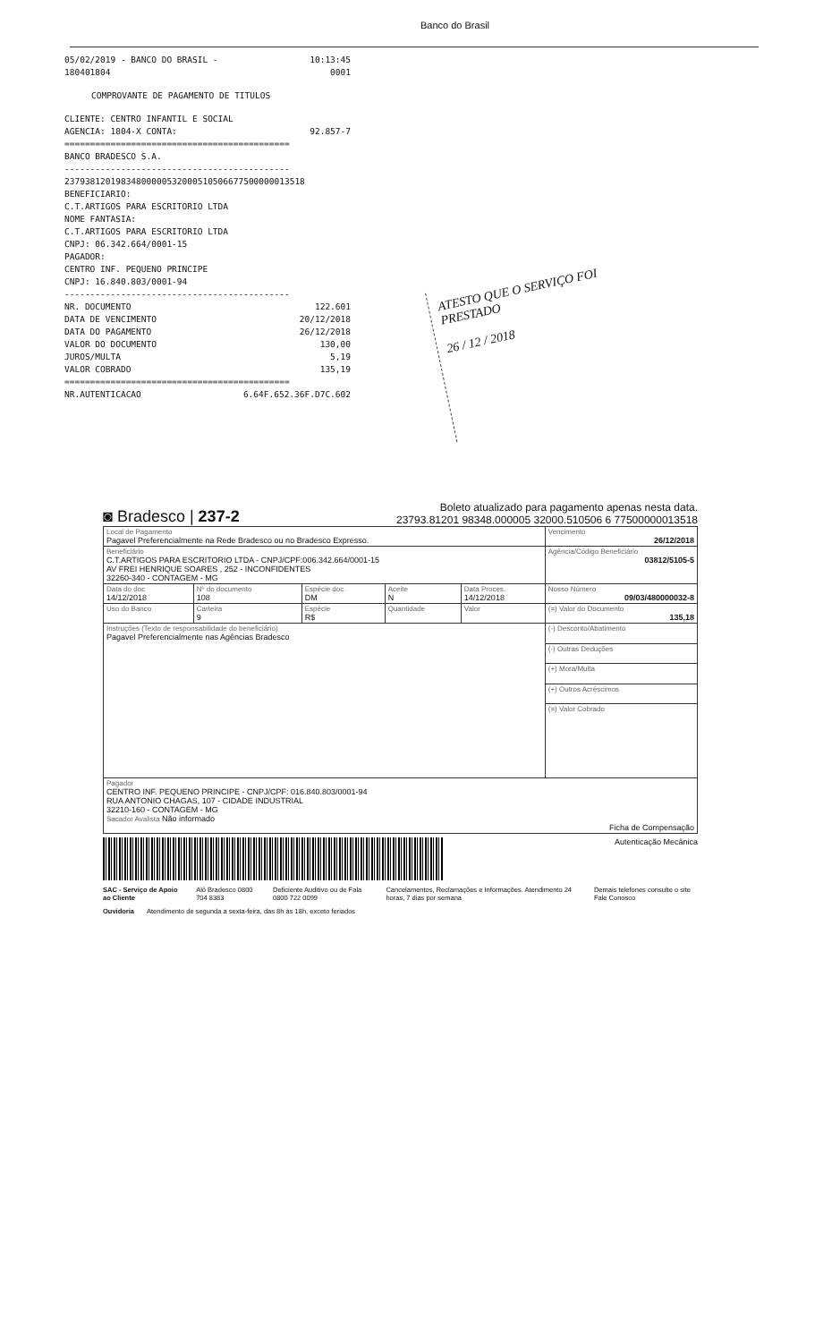Banco do Brasil
05/02/2019 - BANCO DO BRASIL - 10:13:45
180401804 0001
COMPROVANTE DE PAGAMENTO DE TITULOS
CLIENTE: CENTRO INFANTIL E SOCIAL
AGENCIA: 1804-X CONTA: 92.857-7
============================================
BANCO BRADESCO S.A.
--------------------------------------------
23793812019834800000532000510506677500000013518
BENEFICIARIO:
C.T.ARTIGOS PARA ESCRITORIO LTDA
NOME FANTASIA:
C.T.ARTIGOS PARA ESCRITORIO LTDA
CNPJ: 06.342.664/0001-15
PAGADOR:
CENTRO INF. PEQUENO PRINCIPE
CNPJ: 16.840.803/0001-94
--------------------------------------------
NR. DOCUMENTO 122.601
DATA DE VENCIMENTO 20/12/2018
DATA DO PAGAMENTO 26/12/2018
VALOR DO DOCUMENTO 130,00
JUROS/MULTA 5,19
VALOR COBRADO 135,19
============================================
NR.AUTENTICACAO 6.64F.652.36F.D7C.602
ATESTO QUE O SERVIÇO FOI PRESTADO
26 / 12 / 2018
◙ Bradesco | 237-2 Boleto atualizado para pagamento apenas nesta data.
23793.81201 98348.000005 32000.510506 6 77500000013518
| Local de Pagamento Pagavel Preferencialmente na Rede Bradesco ou no Bradesco Expresso. | | | | | Vencimento 26/12/2018 |
| Beneficiário C.T.ARTIGOS PARA ESCRITORIO LTDA - CNPJ/CPF:006.342.664/0001-15 AV FREI HENRIQUE SOARES , 252 - INCONFIDENTES 32260-340 - CONTAGEM - MG | | | | | Agência/Código Beneficiário 03812/5105-5 |
| Data do doc 14/12/2018 | Nº do documento 108 | Espécie doc. DM | Aceite N | Data Proces. 14/12/2018 | Nosso Número 09/03/480000032-8 |
| Uso do Banco | Carteira 9 | Espécie R$ | Quantidade | Valor | (=) Valor do Documento 135,18 |
| Instruções (Texto de responsabilidade do beneficiário) Pagavel Preferencialmente nas Agências Bradesco | | | | | (-) Desconto/Abatimento |
| | | | | | (-) Outras Deduções |
| | | | | | (+) Mora/Multa |
| | | | | | (+) Outros Acréscimos |
| | | | | | (=) Valor Cobrado |
| Pagador CENTRO INF. PEQUENO PRINCIPE - CNPJ/CPF: 016.840.803/0001-94 RUA ANTONIO CHAGAS, 107 - CIDADE INDUSTRIAL 32210-160 - CONTAGEM - MG Sacador Avalista Não informado Ficha de Compensação | | | | | |
Autenticação Mecânica
SAC - Serviço de Apoio ao Cliente Alô Bradesco 0800 704 8383 Deficiente Auditivo ou de Fala 0800 722 0099 Cancelamentos, Reclamações e Informações. Atendimento 24 horas, 7 dias por semana Demais telefones consulte o site Fale Conosco
Ouvidoria Atendimento de segunda a sexta-feira, das 8h às 18h, exceto feriados